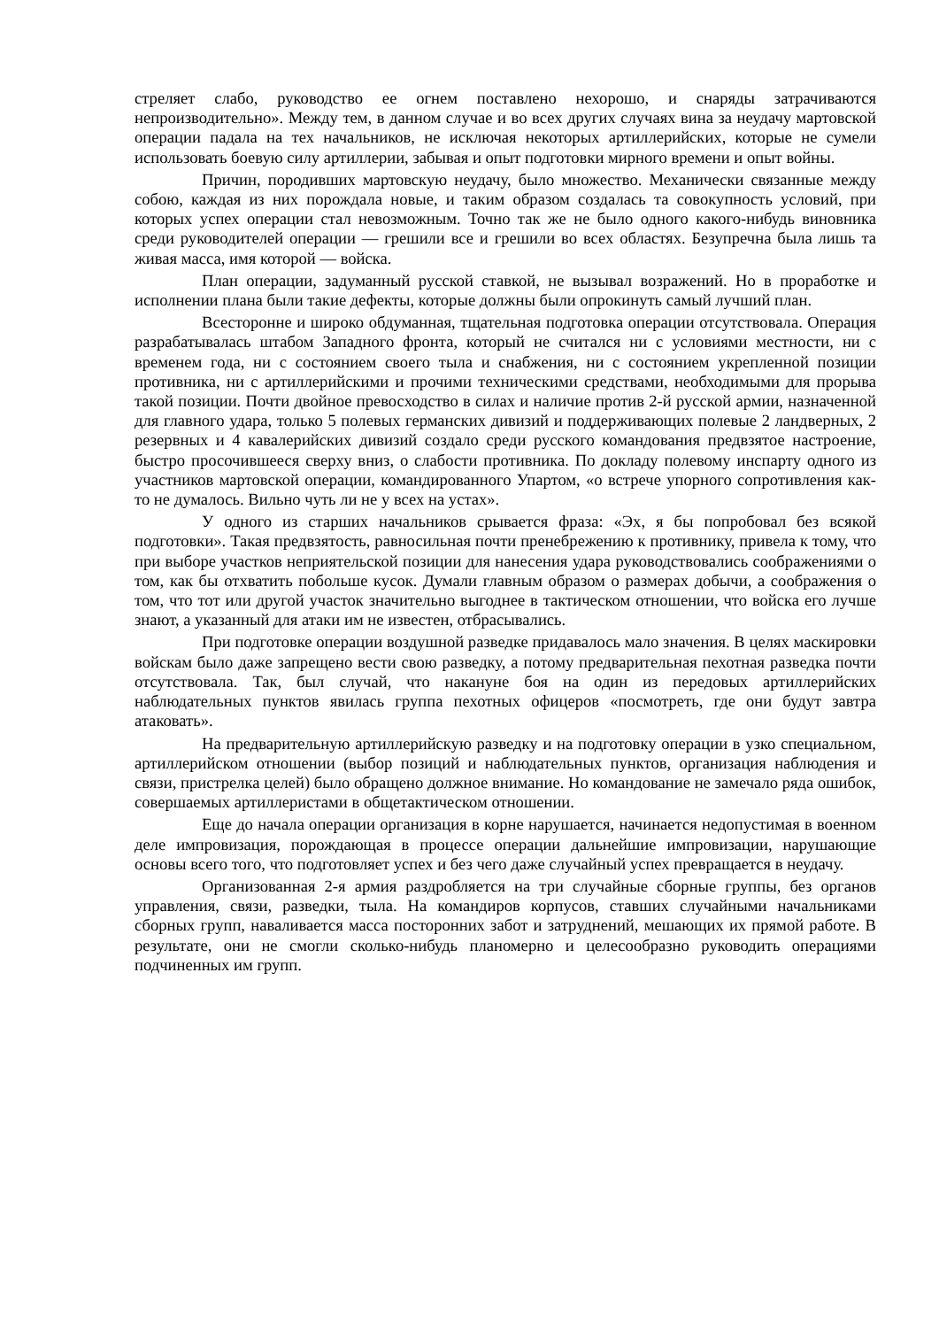стреляет слабо, руководство ее огнем поставлено нехорошо, и снаряды затрачиваются непроизводительно». Между тем, в данном случае и во всех других случаях вина за неудачу мартовской операции падала на тех начальников, не исключая некоторых артиллерийских, которые не сумели использовать боевую силу артиллерии, забывая и опыт подготовки мирного времени и опыт войны.
Причин, породивших мартовскую неудачу, было множество. Механически связанные между собою, каждая из них порождала новые, и таким образом создалась та совокупность условий, при которых успех операции стал невозможным. Точно так же не было одного какого-нибудь виновника среди руководителей операции — грешили все и грешили во всех областях. Безупречна была лишь та живая масса, имя которой — войска.
План операции, задуманный русской ставкой, не вызывал возражений. Но в проработке и исполнении плана были такие дефекты, которые должны были опрокинуть самый лучший план.
Всесторонне и широко обдуманная, тщательная подготовка операции отсутствовала. Операция разрабатывалась штабом Западного фронта, который не считался ни с условиями местности, ни с временем года, ни с состоянием своего тыла и снабжения, ни с состоянием укрепленной позиции противника, ни с артиллерийскими и прочими техническими средствами, необходимыми для прорыва такой позиции. Почти двойное превосходство в силах и наличие против 2-й русской армии, назначенной для главного удара, только 5 полевых германских дивизий и поддерживающих полевые 2 ландверных, 2 резервных и 4 кавалерийских дивизий создало среди русского командования предвзятое настроение, быстро просочившееся сверху вниз, о слабости противника. По докладу полевому инспарту одного из участников мартовской операции, командированного Упартом, «о встрече упорного сопротивления как-то не думалось. Вильно чуть ли не у всех на устах».
У одного из старших начальников срывается фраза: «Эх, я бы попробовал без всякой подготовки». Такая предвзятость, равносильная почти пренебрежению к противнику, привела к тому, что при выборе участков неприятельской позиции для нанесения удара руководствовались соображениями о том, как бы отхватить побольше кусок. Думали главным образом о размерах добычи, а соображения о том, что тот или другой участок значительно выгоднее в тактическом отношении, что войска его лучше знают, а указанный для атаки им не известен, отбрасывались.
При подготовке операции воздушной разведке придавалось мало значения. В целях маскировки войскам было даже запрещено вести свою разведку, а потому предварительная пехотная разведка почти отсутствовала. Так, был случай, что накануне боя на один из передовых артиллерийских наблюдательных пунктов явилась группа пехотных офицеров «посмотреть, где они будут завтра атаковать».
На предварительную артиллерийскую разведку и на подготовку операции в узко специальном, артиллерийском отношении (выбор позиций и наблюдательных пунктов, организация наблюдения и связи, пристрелка целей) было обращено должное внимание. Но командование не замечало ряда ошибок, совершаемых артиллеристами в общетактическом отношении.
Еще до начала операции организация в корне нарушается, начинается недопустимая в военном деле импровизация, порождающая в процессе операции дальнейшие импровизации, нарушающие основы всего того, что подготовляет успех и без чего даже случайный успех превращается в неудачу.
Организованная 2-я армия раздробляется на три случайные сборные группы, без органов управления, связи, разведки, тыла. На командиров корпусов, ставших случайными начальниками сборных групп, наваливается масса посторонних забот и затруднений, мешающих их прямой работе. В результате, они не смогли сколько-нибудь планомерно и целесообразно руководить операциями подчиненных им групп.